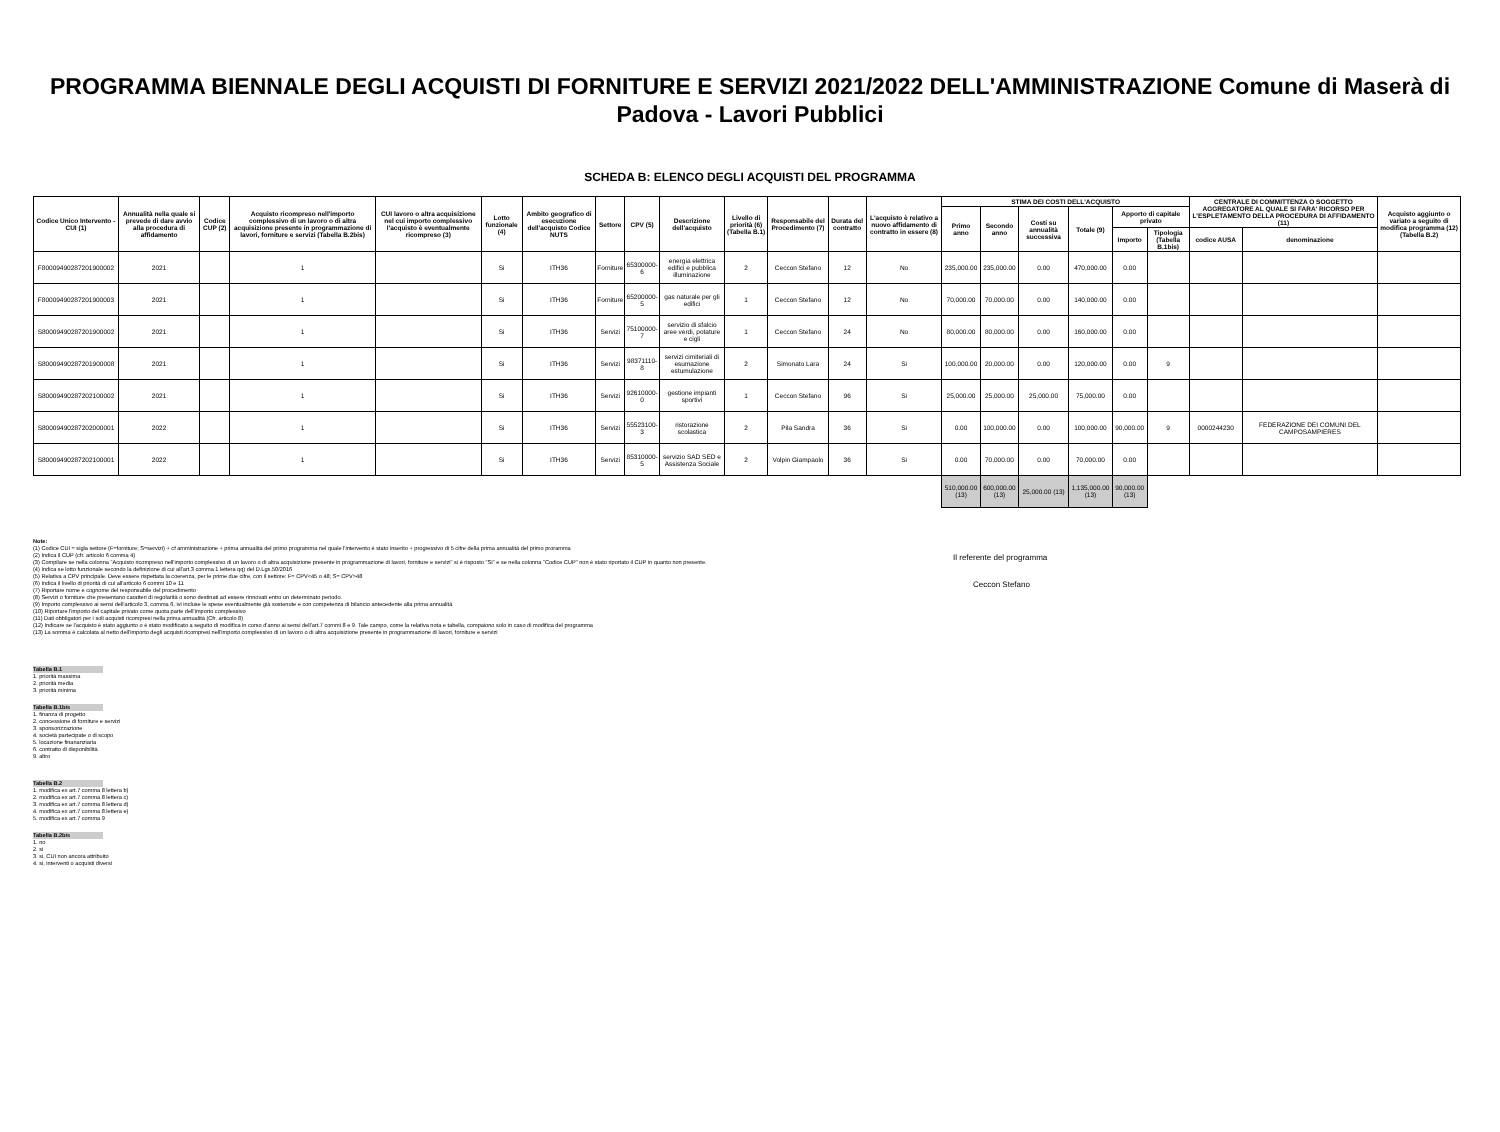PROGRAMMA BIENNALE DEGLI ACQUISTI DI FORNITURE E SERVIZI 2021/2022 DELL'AMMINISTRAZIONE Comune di Maserà di Padova - Lavori Pubblici
SCHEDA B: ELENCO DEGLI ACQUISTI DEL PROGRAMMA
| Codice Unico Intervento - CUI (1) | Annualità nella quale si prevede di dare avvio alla procedura di affidamento | Codice CUP (2) | Acquisto ricompreso nell'importo complessivo di un lavoro o di altra acquisizione presente in programmazione di lavori, forniture e servizi (Tabella B.2bis) | CUI lavoro o altra acquisizione nel cui importo complessivo l'acquisto è eventualmente ricompreso (3) | Lotto funzionale (4) | Ambito geografico di esecuzione dell'acquisto Codice NUTS | Settore | CPV (5) | Descrizione dell'acquisto | Livello di priorità (6) (Tabella B.1) | Responsabile del Procedimento (7) | Durata del contratto | L'acquisto è relativo a nuovo affidamento di contratto in essere (8) | STIMA DEI COSTI DELL'ACQUISTO | | | | | | CENTRALE DI COMMITTENZA O SOGGETTO AGGREGATORE AL QUALE SI FARA' RICORSO PER L'ESPLETAMENTO DELLA PROCEDURA DI AFFIDAMENTO (11) | | Acquisto aggiunto o variato a seguito di modifica programma (12) (Tabella B.2) |
| --- | --- | --- | --- | --- | --- | --- | --- | --- | --- | --- | --- | --- | --- | --- | --- | --- | --- | --- | --- | --- | --- | --- |
| | | | | | | | | | | | | | | Primo anno | Secondo anno | Costi su annualità successiva | Totale (9) | Apporto di capitale privato | | | | |
| | | | | | | | | | | | | | | | | | | Importo | Tipologia (Tabella B.1bis) | codice AUSA | denominazione | |
| F80009490287201900002 | 2021 | | 1 | | Si | ITH36 | Forniture | 65300000-6 | energia elettrica edifici e pubblica illuminazione | 2 | Ceccon Stefano | 12 | No | 235,000.00 | 235,000.00 | 0.00 | 470,000.00 | 0.00 | | | | |
| F80009490287201900003 | 2021 | | 1 | | Si | ITH36 | Forniture | 65200000-5 | gas naturale per gli edifici | 1 | Ceccon Stefano | 12 | No | 70,000.00 | 70,000.00 | 0.00 | 140,000.00 | 0.00 | | | | |
| S80009490287201900002 | 2021 | | 1 | | Si | ITH36 | Servizi | 75100000-7 | servizio di sfalcio aree verdi, potature e cigli | 1 | Ceccon Stefano | 24 | No | 80,000.00 | 80,000.00 | 0.00 | 160,000.00 | 0.00 | | | | |
| S80009490287201900008 | 2021 | | 1 | | Si | ITH36 | Servizi | 98371110-8 | servizi cimiteriali di esumazione estumulazione | 2 | Simonato Lara | 24 | Si | 100,000.00 | 20,000.00 | 0.00 | 120,000.00 | 0.00 | 9 | | | |
| S80009490287202100002 | 2021 | | 1 | | Si | ITH36 | Servizi | 92610000-0 | gestione impianti sportivi | 1 | Ceccon Stefano | 96 | Si | 25,000.00 | 25,000.00 | 25,000.00 | 75,000.00 | 0.00 | | | | |
| S80009490287202000001 | 2022 | | 1 | | Si | ITH36 | Servizi | 55523100-3 | ristorazione scolastica | 2 | Pila Sandra | 36 | Si | 0.00 | 100,000.00 | 0.00 | 100,000.00 | 90,000.00 | 9 | 0000244230 | FEDERAZIONE DEI COMUNI DEL CAMPOSAMPIERES | |
| S80009490287202100001 | 2022 | | 1 | | Si | ITH36 | Servizi | 85310000-5 | servizio SAD SED e Assistenza Sociale | 2 | Volpin Giampaolo | 36 | Si | 0.00 | 70,000.00 | 0.00 | 70,000.00 | 0.00 | | | | |
| | | | | | | | | | | | | | | 510,000.00 (13) | 600,000.00 (13) | 25,000.00 (13) | 1,135,000.00 (13) | 90,000.00 (13) | | | | |
Note:
(1) Codice CUI = sigla settore (F=forniture; S=servizi) + cf amministrazione + prima annualità del primo programma nel quale l'intervento è stato inserito + progressivo di 5 cifre della prima annualità del primo proramma
(2) Indica il CUP (cfr. articolo 6 comma 4)
(3) Compilare se nella colonna "Acquisto ricompreso nell'importo complessivo di un lavoro o di altra acquisizione presente in programmazione di lavori, forniture e servizi" si è risposto "SI" e se nella colonna "Codice CUP" non è stato riportato il CUP in quanto non presente.
(4) Indica se lotto funzionale secondo la definizione di cui all'art.3 comma 1 lettera qq) del D.Lgs.50/2016
(5) Relativa a CPV principale. Deve essere rispettata la coerenza, per le prime due cifre, con il settore: F= CPV<45 o 48; S= CPV>48
(6) Indica il livello di priorità di cui all'articolo 6 commi 10 e 11
(7) Riportare nome e cognome del responsabile del procedimento
(8) Servizi o forniture che presentano caratteri di regolarità o sono destinati ad essere rinnovati entro un determinato periodo.
(9) Importo complessivo ai sensi dell'articolo 3, comma 6, ivi incluse le spese eventualmente già sostenute e con competenza di bilancio antecedente alla prima annualità
(10) Riportare l'importo del capitale privato come quota parte dell'importo complessivo
(11) Dati obbligatori per i soli acquisti ricompresi nella prima annualità (Cfr. articolo 8)
(12) Indicare se l'acquisto è stato aggiunto o è stato modificato a seguito di modifica in corso d'anno ai sensi dell'art.7 commi 8 e 9. Tale campo, come la relativa nota e tabella, compaiono solo in caso di modifica del programma
(13) La somma è calcolata al netto dell'importo degli acquisti ricompresi nell'importo complessivo di un lavoro o di altra acquisizione presente in programmazione di lavori, forniture e servizi
Il referente del programma
Ceccon Stefano
Tabella B.1
1. priorità massima
2. priorità media
3. priorità minima
Tabella B.1bis
1. finanza di progetto
2. concessione di forniture e servizi
3. sponsorizzazione
4. società partecipate o di scopo
5. locazione finananziaria
6. contratto di disponibilità
9. altro
Tabella B.2
1. modifica ex art.7 comma 8 lettera b)
2. modifica ex art.7 comma 8 lettera c)
3. modifica ex art.7 comma 8 lettera d)
4. modifica ex art.7 comma 8 lettera e)
5. modifica ex art.7 comma 9
Tabella B.2bis
1. no
2. si
3. si, CUI non ancora attribuito
4. si, interventi o acquisti diversi